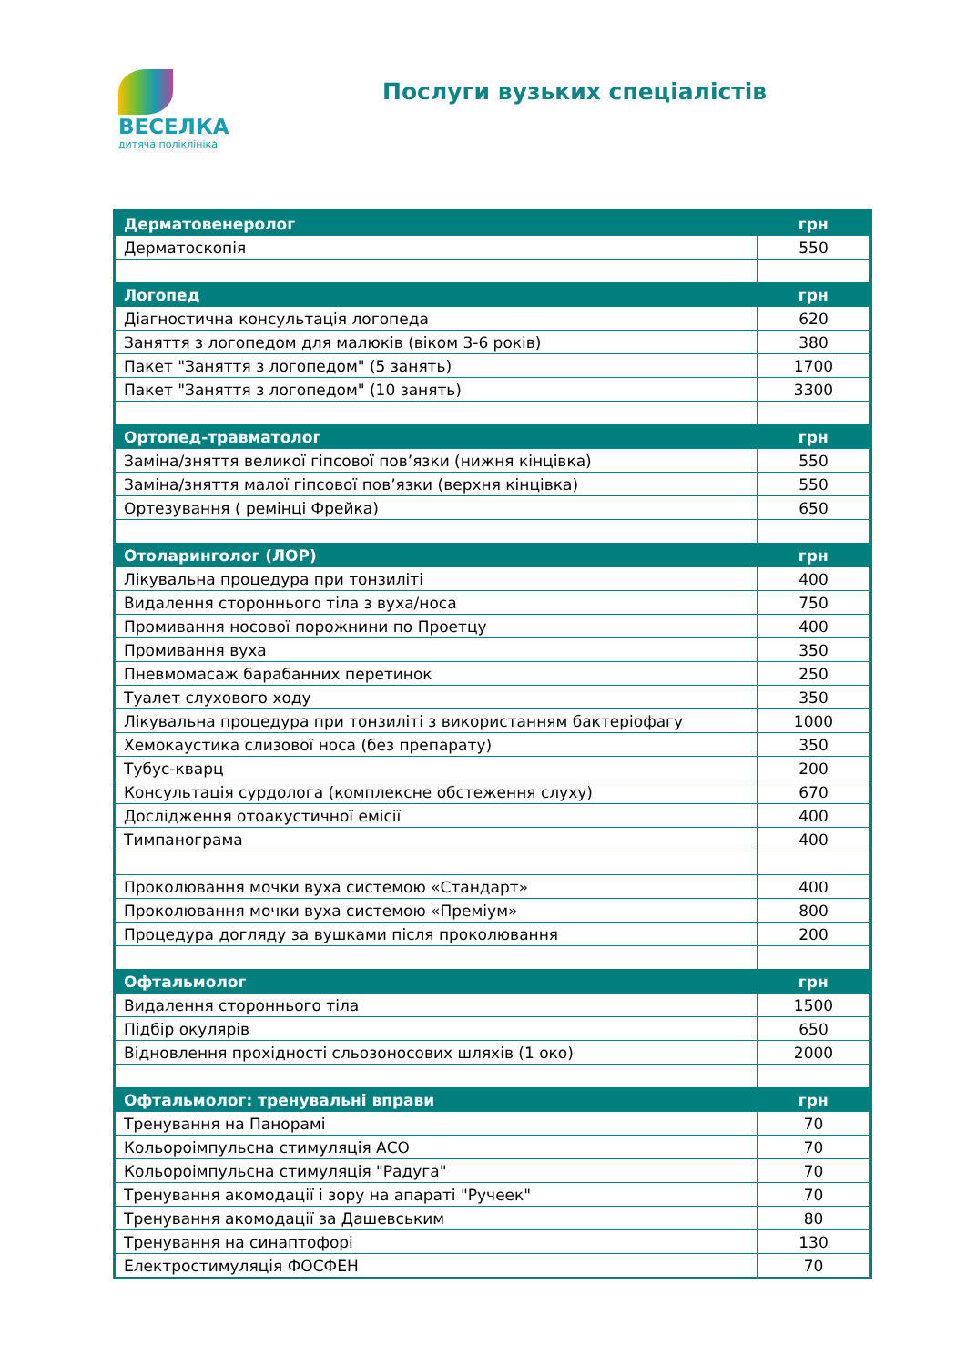ВЕСЕЛКА
дитяча поліклініка
Послуги вузьких спеціалістів
| Дерматовенеролог | грн |
| --- | --- |
| Дерматоскопія | 550 |
| Логопед | грн |
| Діагностична консультація логопеда | 620 |
| Заняття з логопедом для малюків (віком 3-6 років) | 380 |
| Пакет "Заняття з логопедом" (5 занять) | 1700 |
| Пакет "Заняття з логопедом" (10 занять) | 3300 |
| Ортопед-травматолог | грн |
| Заміна/зняття великої гіпсової пов’язки (нижня кінцівка) | 550 |
| Заміна/зняття малої гіпсової пов’язки (верхня кінцівка) | 550 |
| Ортезування ( ремінці Фрейка) | 650 |
| Отоларинголог (ЛОР) | грн |
| Лікувальна процедура при тонзиліті | 400 |
| Видалення стороннього тіла з вуха/носа | 750 |
| Промивання носової порожнини по Проетцу | 400 |
| Промивання вуха | 350 |
| Пневмомасаж барабанних перетинок | 250 |
| Туалет слухового ходу | 350 |
| Лікувальна процедура при тонзиліті з використанням бактеріофагу | 1000 |
| Хемокаустика слизової носа (без препарату) | 350 |
| Тубус-кварц | 200 |
| Консультація сурдолога (комплексне обстеження слуху) | 670 |
| Дослідження отоакустичної емісії | 400 |
| Тимпанограма | 400 |
| Проколювання мочки вуха системою «Стандарт» | 400 |
| Проколювання мочки вуха системою «Преміум» | 800 |
| Процедура догляду за вушками після проколювання | 200 |
| Офтальмолог | грн |
| Видалення стороннього тіла | 1500 |
| Підбір окулярів | 650 |
| Відновлення прохідності сльозоносових шляхів (1 око) | 2000 |
| Офтальмолог: тренувальні вправи | грн |
| Тренування на Панорамі | 70 |
| Кольороімпульсна стимуляція АСО | 70 |
| Кольороімпульсна стимуляція "Радуга" | 70 |
| Тренування акомодації і зору на апараті "Ручеек" | 70 |
| Тренування акомодації за Дашевським | 80 |
| Тренування на синаптофорі | 130 |
| Електростимуляція ФОСФЕН | 70 |